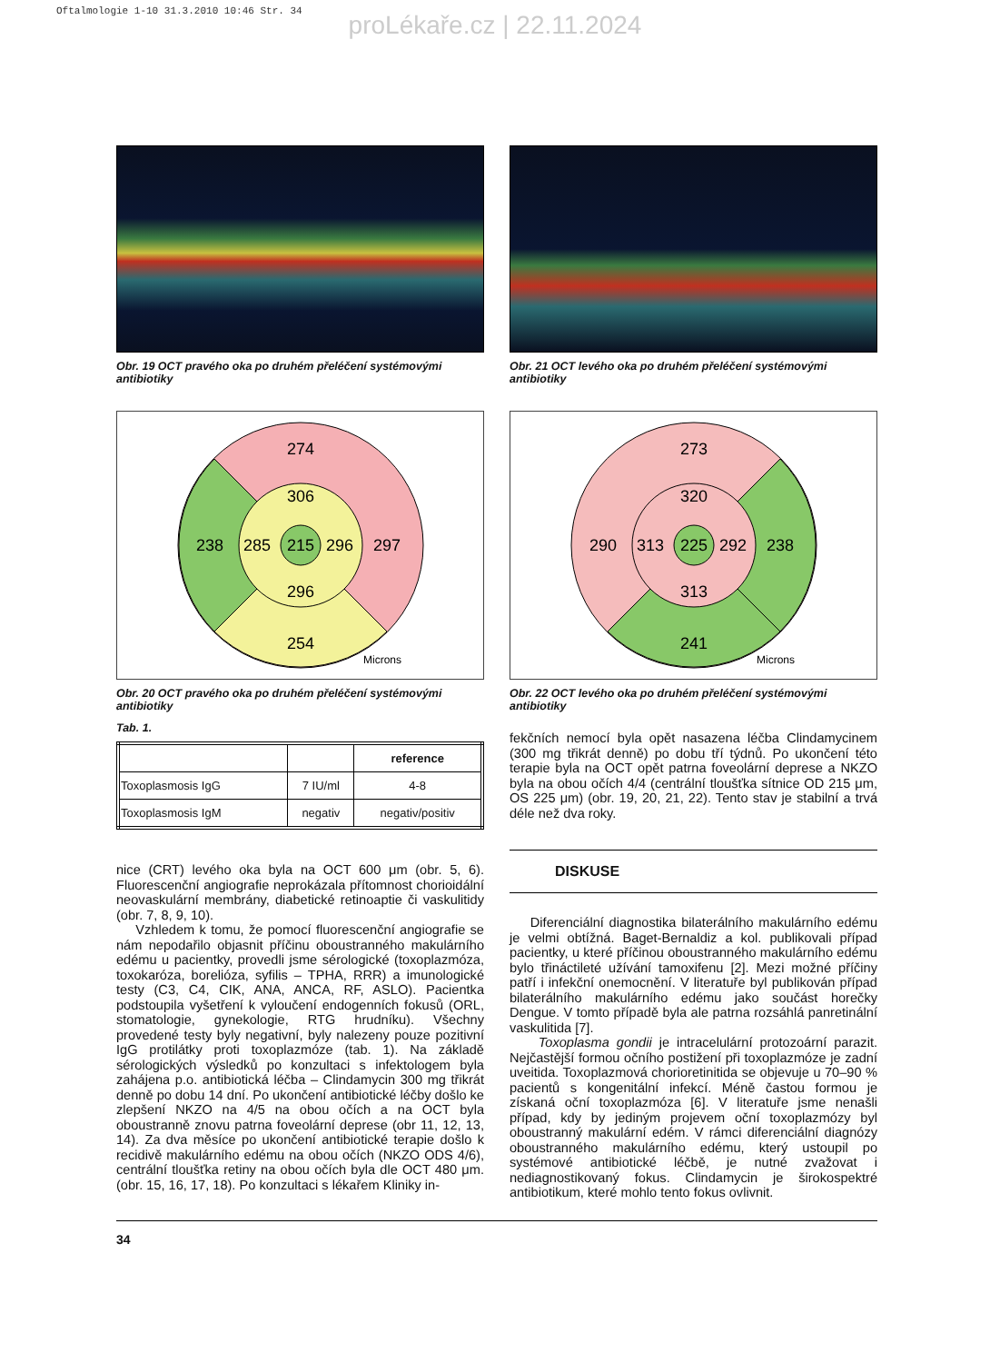Oftalmologie 1-10 31.3.2010 10:46 Str. 34
proLékaře.cz | 22.11.2024
Obr. 19 OCT pravého oka po druhém přeléčení systémovými antibiotiky
274
238
297
254
306
285
215
296
296
Microns
Obr. 20 OCT pravého oka po druhém přeléčení systémovými antibiotiky
Tab. 1.
| | | reference |
| --- | --- | --- |
| Toxoplasmosis IgG | 7 IU/ml | 4-8 |
| Toxoplasmosis IgM | negativ | negativ/positiv |
nice (CRT) levého oka byla na OCT 600 μm (obr. 5, 6). Fluorescenční angiografie neprokázala přítomnost chorioidální neovaskulární membrány, diabetické retinoaptie či vaskulitidy (obr. 7, 8, 9, 10).
Vzhledem k tomu, že pomocí fluorescenční angiografie se nám nepodařilo objasnit příčinu oboustranného makulárního edému u pacientky, provedli jsme sérologické (toxoplazmóza, toxokaróza, borelióza, syfilis – TPHA, RRR) a imunologické testy (C3, C4, CIK, ANA, ANCA, RF, ASLO). Pacientka podstoupila vyšetření k vyloučení endogenních fokusů (ORL, stomatologie, gynekologie, RTG hrudníku). Všechny provedené testy byly negativní, byly nalezeny pouze pozitivní IgG protilátky proti toxoplazmóze (tab. 1). Na základě sérologických výsledků po konzultaci s infektologem byla zahájena p.o. antibiotická léčba – Clindamycin 300 mg třikrát denně po dobu 14 dní. Po ukončení antibiotické léčby došlo ke zlepšení NKZO na 4/5 na obou očích a na OCT byla oboustranně znovu patrna foveolární deprese (obr 11, 12, 13, 14). Za dva měsíce po ukončení antibiotické terapie došlo k recidivě makulárního edému na obou očích (NKZO ODS 4/6), centrální tloušťka retiny na obou očích byla dle OCT 480 μm.(obr. 15, 16, 17, 18). Po konzultaci s lékařem Kliniky in-
Obr. 21 OCT levého oka po druhém přeléčení systémovými antibiotiky
273
290
238
241
320
313
225
292
313
Microns
Obr. 22 OCT levého oka po druhém přeléčení systémovými antibiotiky
fekčních nemocí byla opět nasazena léčba Clindamycinem (300 mg třikrát denně) po dobu tří týdnů. Po ukončení této terapie byla na OCT opět patrna foveolární deprese a NKZO byla na obou očích 4/4 (centrální tloušťka sítnice OD 215 μm, OS 225 μm) (obr. 19, 20, 21, 22). Tento stav je stabilní a trvá déle než dva roky.
DISKUSE
Diferenciální diagnostika bilaterálního makulárního edému je velmi obtížná. Baget-Bernaldiz a kol. publikovali případ pacientky, u které příčinou oboustranného makulárního edému bylo třináctileté užívání tamoxifenu [2]. Mezi možné příčiny patří i infekční onemocnění. V literatuře byl publikován případ bilaterálního makulárního edému jako součást horečky Dengue. V tomto případě byla ale patrna rozsáhlá panretinální vaskulitida [7].
Toxoplasma gondii je intracelulární protozoární parazit. Nejčastější formou očního postižení při toxoplazmóze je zadní uveitida. Toxoplazmová chorioretinitida se objevuje u 70–90 % pacientů s kongenitální infekcí. Méně častou formou je získaná oční toxoplazmóza [6]. V literatuře jsme nenašli případ, kdy by jediným projevem oční toxoplazmózy byl oboustranný makulární edém. V rámci diferenciální diagnózy oboustranného makulárního edému, který ustoupil po systémové antibiotické léčbě, je nutné zvažovat i nediagnostikovaný fokus. Clindamycin je širokospektré antibiotikum, které mohlo tento fokus ovlivnit.
34